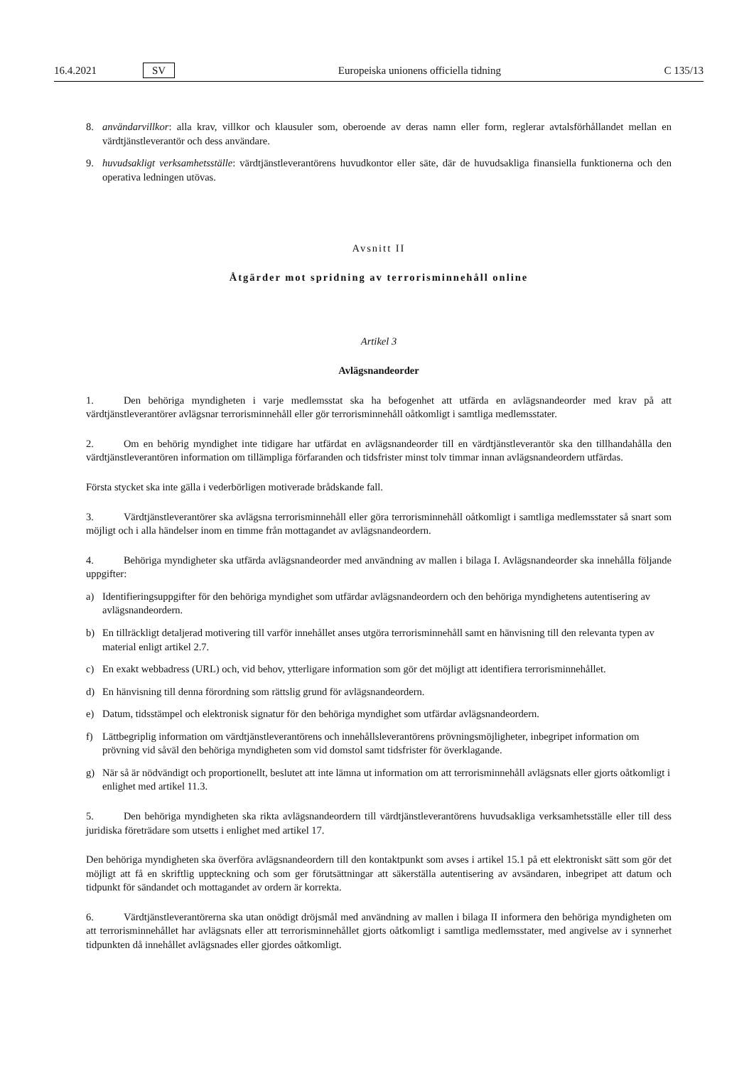16.4.2021 SV Europeiska unionens officiella tidning C 135/13
8. användarvillkor: alla krav, villkor och klausuler som, oberoende av deras namn eller form, reglerar avtalsförhållandet mellan en värdtjänstleverantör och dess användare.
9. huvudsakligt verksamhetsställe: värdtjänstleverantörens huvudkontor eller säte, där de huvudsakliga finansiella funktionerna och den operativa ledningen utövas.
Avsnitt II
Åtgärder mot spridning av terrorisminnehåll online
Artikel 3
Avlägsnandeorder
1. Den behöriga myndigheten i varje medlemsstat ska ha befogenhet att utfärda en avlägsnandeorder med krav på att värdtjänstleverantörer avlägsnar terrorisminnehåll eller gör terrorisminnehåll oåtkomligt i samtliga medlemsstater.
2. Om en behörig myndighet inte tidigare har utfärdat en avlägsnandeorder till en värdtjänstleverantör ska den tillhandahålla den värdtjänstleverantören information om tillämpliga förfaranden och tidsfrister minst tolv timmar innan avlägsnandeordern utfärdas.
Första stycket ska inte gälla i vederbörligen motiverade brådskande fall.
3. Värdtjänstleverantörer ska avlägsna terrorisminnehåll eller göra terrorisminnehåll oåtkomligt i samtliga medlemsstater så snart som möjligt och i alla händelser inom en timme från mottagandet av avlägsnandeordern.
4. Behöriga myndigheter ska utfärda avlägsnandeorder med användning av mallen i bilaga I. Avlägsnandeorder ska innehålla följande uppgifter:
a) Identifieringsuppgifter för den behöriga myndighet som utfärdar avlägsnandeordern och den behöriga myndighetens autentisering av avlägsnandeordern.
b) En tillräckligt detaljerad motivering till varför innehållet anses utgöra terrorisminnehåll samt en hänvisning till den relevanta typen av material enligt artikel 2.7.
c) En exakt webbadress (URL) och, vid behov, ytterligare information som gör det möjligt att identifiera terrorisminnehållet.
d) En hänvisning till denna förordning som rättslig grund för avlägsnandeordern.
e) Datum, tidsstämpel och elektronisk signatur för den behöriga myndighet som utfärdar avlägsnandeordern.
f) Lättbegriplig information om värdtjänstleverantörens och innehållsleverantörens prövningsmöjligheter, inbegripet information om prövning vid såväl den behöriga myndigheten som vid domstol samt tidsfrister för överklagande.
g) När så är nödvändigt och proportionellt, beslutet att inte lämna ut information om att terrorisminnehåll avlägsnats eller gjorts oåtkomligt i enlighet med artikel 11.3.
5. Den behöriga myndigheten ska rikta avlägsnandeordern till värdtjänstleverantörens huvudsakliga verksamhetsställe eller till dess juridiska företrädare som utsetts i enlighet med artikel 17.
Den behöriga myndigheten ska överföra avlägsnandeordern till den kontaktpunkt som avses i artikel 15.1 på ett elektroniskt sätt som gör det möjligt att få en skriftlig uppteckning och som ger förutsättningar att säkerställa autentisering av avsändaren, inbegripet att datum och tidpunkt för sändandet och mottagandet av ordern är korrekta.
6. Värdtjänstleverantörerna ska utan onödigt dröjsmål med användning av mallen i bilaga II informera den behöriga myndigheten om att terrorisminnehållet har avlägsnats eller att terrorisminnehållet gjorts oåtkomligt i samtliga medlemsstater, med angivelse av i synnerhet tidpunkten då innehållet avlägsnades eller gjordes oåtkomligt.